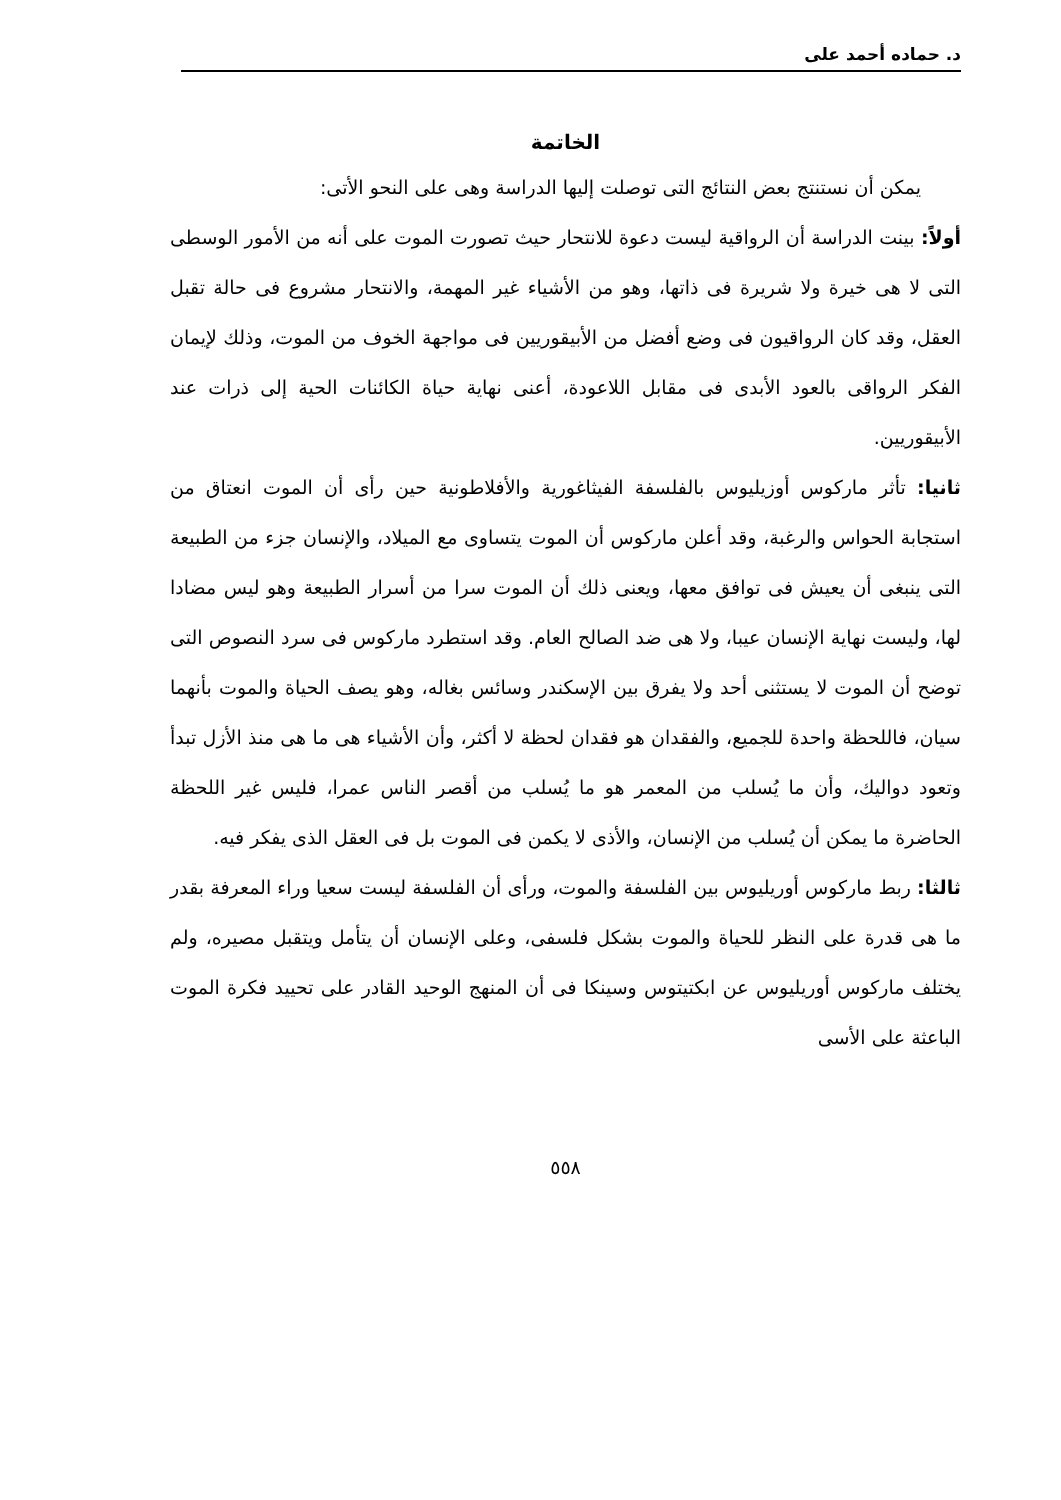د. حماده أحمد على
الخاتمة
يمكن أن نستنتج بعض النتائج التى توصلت إليها الدراسة وهى على النحو الأتى:
أولاً: بينت الدراسة أن الرواقية ليست دعوة للانتحار حيث تصورت الموت على أنه من الأمور الوسطى التى لا هى خيرة ولا شريرة فى ذاتها، وهو من الأشياء غير المهمة، والانتحار مشروع فى حالة تقبل العقل، وقد كان الرواقيون فى وضع أفضل من الأبيقوريين فى مواجهة الخوف من الموت، وذلك لإيمان الفكر الرواقى بالعود الأبدى فى مقابل اللاعودة، أعنى نهاية حياة الكائنات الحية إلى ذرات عند الأبيقوريين.
ثانيا: تأثر ماركوس أوزيليوس بالفلسفة الفيثاغورية والأفلاطونية حين رأى أن الموت انعتاق من استجابة الحواس والرغبة، وقد أعلن ماركوس أن الموت يتساوى مع الميلاد، والإنسان جزء من الطبيعة التى ينبغى أن يعيش فى توافق معها، ويعنى ذلك أن الموت سرا من أسرار الطبيعة وهو ليس مضادا لها، وليست نهاية الإنسان عيبا، ولا هى ضد الصالح العام. وقد استطرد ماركوس فى سرد النصوص التى توضح أن الموت لا يستثنى أحد ولا يفرق بين الإسكندر وسائس بغاله، وهو يصف الحياة والموت بأنهما سيان، فاللحظة واحدة للجميع، والفقدان هو فقدان لحظة لا أكثر، وأن الأشياء هى ما هى منذ الأزل تبدأ وتعود دواليك، وأن ما يُسلب من المعمر هو ما يُسلب من أقصر الناس عمرا، فليس غير اللحظة الحاضرة ما يمكن أن يُسلب من الإنسان، والأذى لا يكمن فى الموت بل فى العقل الذى يفكر فيه.
ثالثا: ربط ماركوس أوريليوس بين الفلسفة والموت، ورأى أن الفلسفة ليست سعيا وراء المعرفة بقدر ما هى قدرة على النظر للحياة والموت بشكل فلسفى، وعلى الإنسان أن يتأمل ويتقبل مصيره، ولم يختلف ماركوس أوريليوس عن ابكتيتوس وسينكا فى أن المنهج الوحيد القادر على تحييد فكرة الموت الباعثة على الأسى
٥٥٨